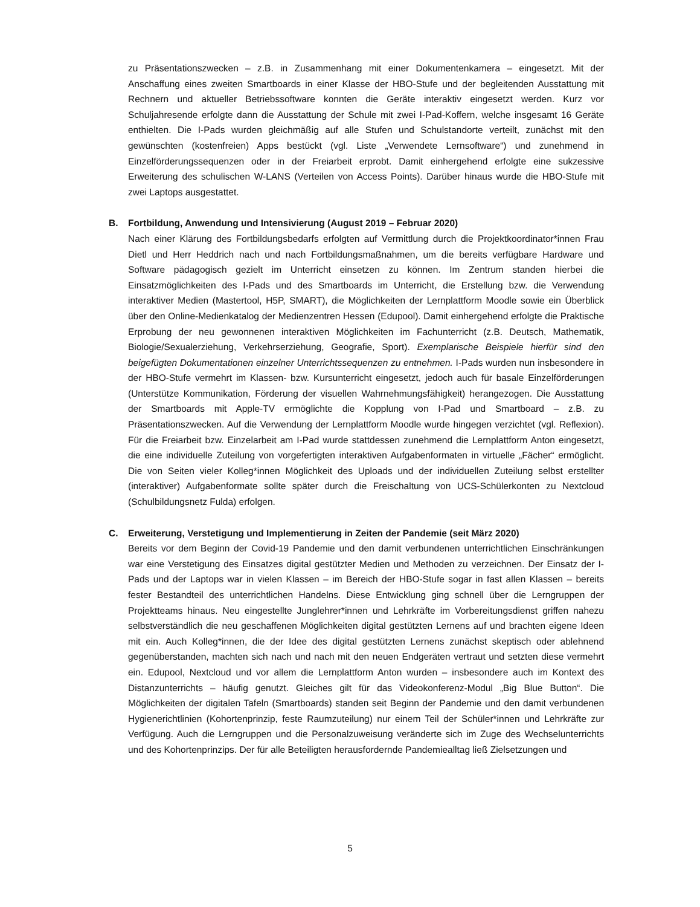zu Präsentationszwecken – z.B. in Zusammenhang mit einer Dokumentenkamera – eingesetzt. Mit der Anschaffung eines zweiten Smartboards in einer Klasse der HBO-Stufe und der begleitenden Ausstattung mit Rechnern und aktueller Betriebssoftware konnten die Geräte interaktiv eingesetzt werden. Kurz vor Schuljahresende erfolgte dann die Ausstattung der Schule mit zwei I-Pad-Koffern, welche insgesamt 16 Geräte enthielten. Die I-Pads wurden gleichmäßig auf alle Stufen und Schulstandorte verteilt, zunächst mit den gewünschten (kostenfreien) Apps bestückt (vgl. Liste „Verwendete Lernsoftware“) und zunehmend in Einzelförderungssequenzen oder in der Freiarbeit erprobt. Damit einhergehend erfolgte eine sukzessive Erweiterung des schulischen W-LANS (Verteilen von Access Points). Darüber hinaus wurde die HBO-Stufe mit zwei Laptops ausgestattet.
B. Fortbildung, Anwendung und Intensivierung (August 2019 – Februar 2020)
Nach einer Klärung des Fortbildungsbedarfs erfolgten auf Vermittlung durch die Projektkoordinator*innen Frau Dietl und Herr Heddrich nach und nach Fortbildungsmaßnahmen, um die bereits verfügbare Hardware und Software pädagogisch gezielt im Unterricht einsetzen zu können. Im Zentrum standen hierbei die Einsatzmöglichkeiten des I-Pads und des Smartboards im Unterricht, die Erstellung bzw. die Verwendung interaktiver Medien (Mastertool, H5P, SMART), die Möglichkeiten der Lernplattform Moodle sowie ein Überblick über den Online-Medienkatalog der Medienzentren Hessen (Edupool). Damit einhergehend erfolgte die Praktische Erprobung der neu gewonnenen interaktiven Möglichkeiten im Fachunterricht (z.B. Deutsch, Mathematik, Biologie/Sexualerziehung, Verkehrserziehung, Geografie, Sport). Exemplarische Beispiele hierfür sind den beigefügten Dokumentationen einzelner Unterrichtssequenzen zu entnehmen. I-Pads wurden nun insbesondere in der HBO-Stufe vermehrt im Klassen- bzw. Kursunterricht eingesetzt, jedoch auch für basale Einzelförderungen (Unterstütze Kommunikation, Förderung der visuellen Wahrnehmungsfähigkeit) herangezogen. Die Ausstattung der Smartboards mit Apple-TV ermöglichte die Kopplung von I-Pad und Smartboard – z.B. zu Präsentationszwecken. Auf die Verwendung der Lernplattform Moodle wurde hingegen verzichtet (vgl. Reflexion). Für die Freiarbeit bzw. Einzelarbeit am I-Pad wurde stattdessen zunehmend die Lernplattform Anton eingesetzt, die eine individuelle Zuteilung von vorgefertigten interaktiven Aufgabenformaten in virtuelle „Fächer“ ermöglicht. Die von Seiten vieler Kolleg*innen Möglichkeit des Uploads und der individuellen Zuteilung selbst erstellter (interaktiver) Aufgabenformate sollte später durch die Freischaltung von UCS-Schülerkonten zu Nextcloud (Schulbildungsnetz Fulda) erfolgen.
C. Erweiterung, Verstetigung und Implementierung in Zeiten der Pandemie (seit März 2020)
Bereits vor dem Beginn der Covid-19 Pandemie und den damit verbundenen unterrichtlichen Einschränkungen war eine Verstetigung des Einsatzes digital gestützter Medien und Methoden zu verzeichnen. Der Einsatz der I-Pads und der Laptops war in vielen Klassen – im Bereich der HBO-Stufe sogar in fast allen Klassen – bereits fester Bestandteil des unterrichtlichen Handelns. Diese Entwicklung ging schnell über die Lerngruppen der Projektteams hinaus. Neu eingestellte Junglehrer*innen und Lehrkräfte im Vorbereitungsdienst griffen nahezu selbstverständlich die neu geschaffenen Möglichkeiten digital gestützten Lernens auf und brachten eigene Ideen mit ein. Auch Kolleg*innen, die der Idee des digital gestützten Lernens zunächst skeptisch oder ablehnend gegenüberstanden, machten sich nach und nach mit den neuen Endgeräten vertraut und setzten diese vermehrt ein. Edupool, Nextcloud und vor allem die Lernplattform Anton wurden – insbesondere auch im Kontext des Distanzunterrichts – häufig genutzt. Gleiches gilt für das Videokonferenz-Modul „Big Blue Button“. Die Möglichkeiten der digitalen Tafeln (Smartboards) standen seit Beginn der Pandemie und den damit verbundenen Hygienerichtlinien (Kohortenprinzip, feste Raumzuteilung) nur einem Teil der Schüler*innen und Lehrkräfte zur Verfügung. Auch die Lerngruppen und die Personalzuweisung veränderte sich im Zuge des Wechselunterrichts und des Kohortenprinzips. Der für alle Beteiligten herausfordernde Pandemiealltag ließ Zielsetzungen und
5